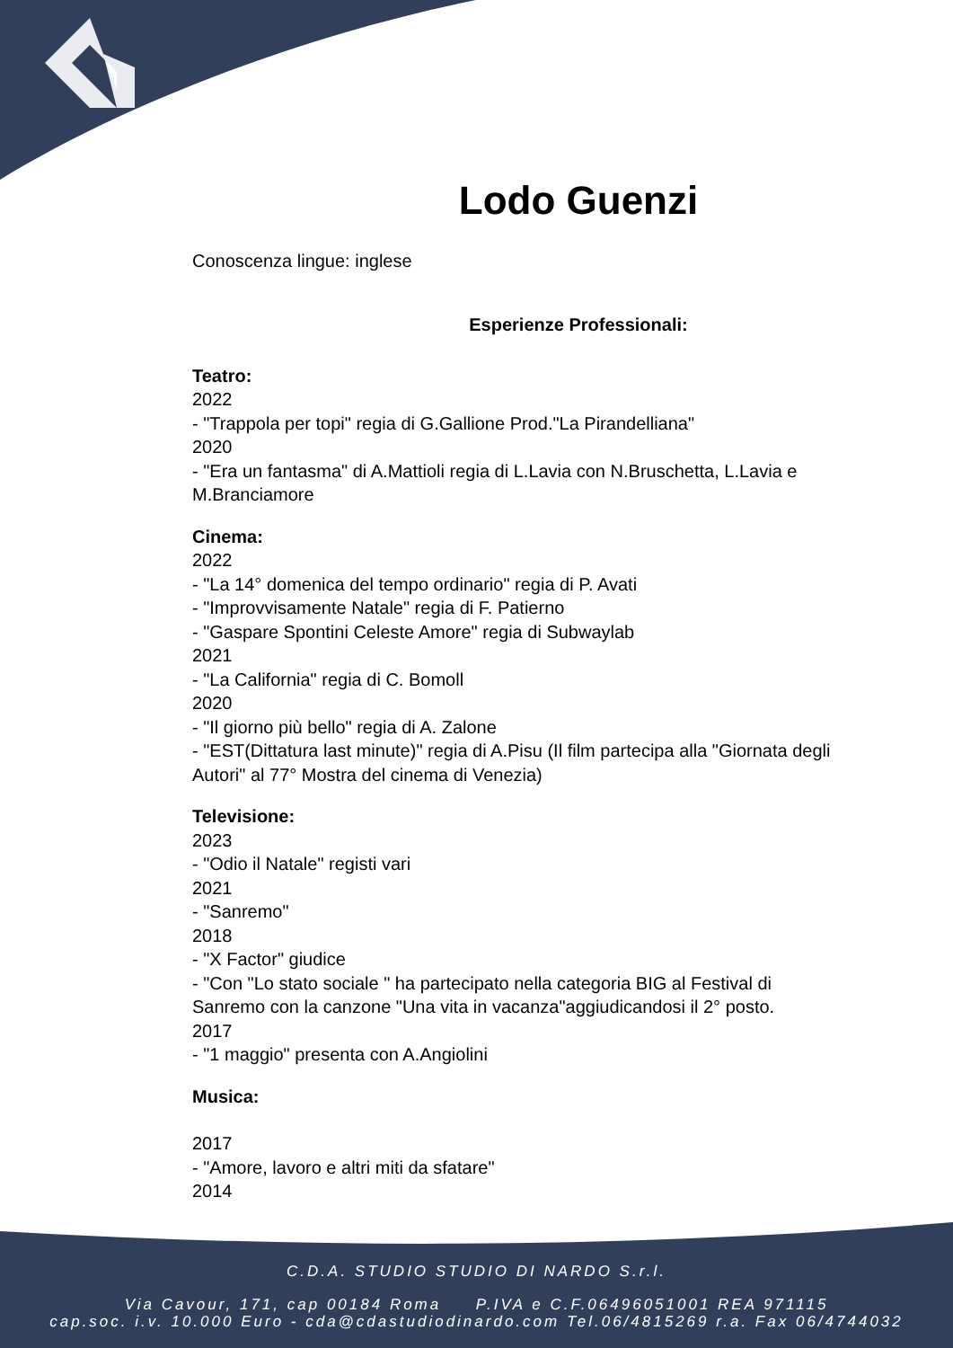Lodo Guenzi
Conoscenza lingue: inglese
Esperienze Professionali:
Teatro:
2022
- "Trappola per topi" regia di G.Gallione Prod."La Pirandelliana"
2020
- "Era un fantasma" di A.Mattioli regia di L.Lavia con N.Bruschetta, L.Lavia e M.Branciamore
Cinema:
2022
- "La 14° domenica del tempo ordinario" regia di P. Avati
- "Improvvisamente Natale" regia di F. Patierno
- "Gaspare Spontini Celeste Amore" regia di Subwaylab
2021
- "La California" regia di C. Bomoll
2020
- "Il giorno più bello" regia di A. Zalone
- "EST(Dittatura last minute)" regia di A.Pisu (Il film partecipa alla "Giornata degli Autori" al 77° Mostra del cinema di Venezia)
Televisione:
2023
- "Odio il Natale" registi vari
2021
- "Sanremo"
2018
- "X Factor" giudice
- "Con "Lo stato sociale " ha partecipato nella categoria BIG al Festival di Sanremo con la canzone "Una vita in vacanza"aggiudicandosi il 2° posto.
2017
- "1 maggio" presenta con A.Angiolini
Musica:
2017
- "Amore, lavoro e altri miti da sfatare"
2014
C.D.A. STUDIO STUDIO DI NARDO S.r.l.
Via Cavour, 171, cap 00184 Roma P.IVA e C.F.06496051001 REA 971115
cap.soc. i.v. 10.000 Euro - cda@cdastudiodinardo.com Tel.06/4815269 r.a. Fax 06/4744032